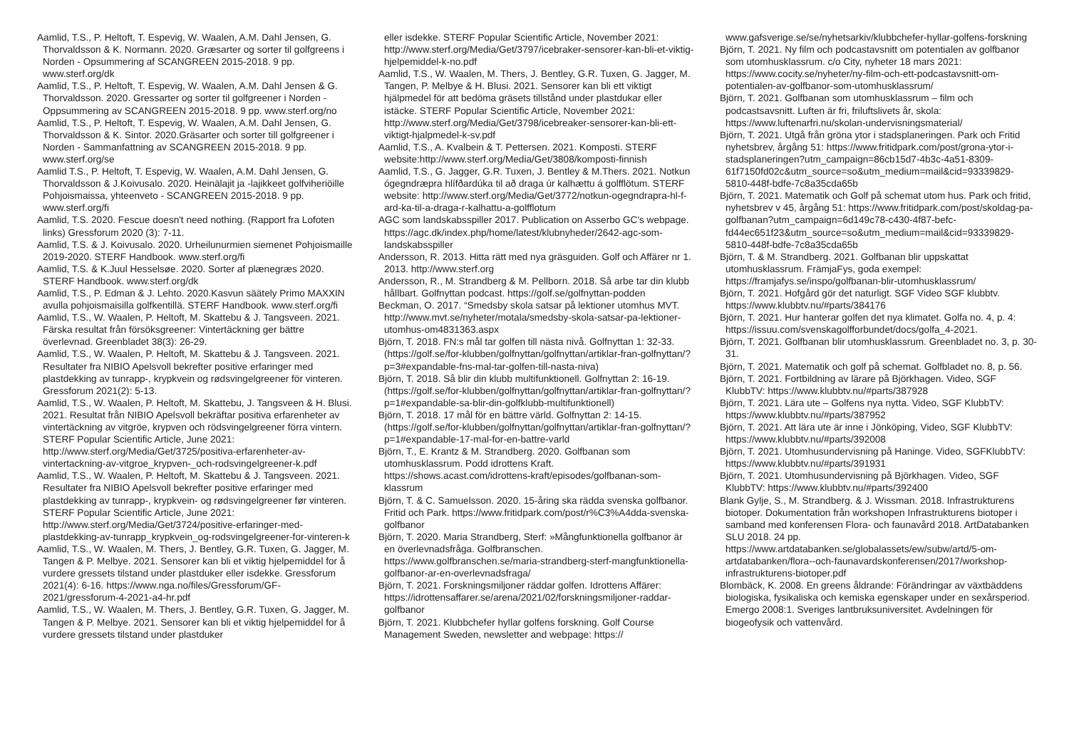Aamlid, T.S., P. Heltoft, T. Espevig, W. Waalen, A.M. Dahl Jensen, G. Thorvaldsson & K. Normann. 2020. Græsarter og sorter til golfgreens i Norden - Opsummering af SCANGREEN 2015-2018. 9 pp. www.sterf.org/dk
Aamlid, T.S., P. Heltoft, T. Espevig, W. Waalen, A.M. Dahl Jensen & G. Thorvaldsson. 2020. Gressarter og sorter til golfgreener i Norden - Oppsummering av SCANGREEN 2015-2018. 9 pp. www.sterf.org/no
Aamlid, T.S., P. Heltoft, T. Espevig, W. Waalen, A.M. Dahl Jensen, G. Thorvaldsson & K. Sintor. 2020.Gräsarter och sorter till golfgreener i Norden - Sammanfattning av SCANGREEN 2015-2018. 9 pp. www.sterf.org/se
Aamlid T.S., P. Heltoft, T. Espevig, W. Waalen, A.M. Dahl Jensen, G. Thorvaldsson & J.Koivusalo. 2020. Heinälajit ja -lajikkeet golfviheriöille Pohjoismaissa, yhteenveto - SCANGREEN 2015-2018. 9 pp. www.sterf.org/fi
Aamlid, T.S. 2020. Fescue doesn't need nothing. (Rapport fra Lofoten links) Gressforum 2020 (3): 7-11.
Aamlid, T.S. & J. Koivusalo. 2020. Urheilunurmien siemenet Pohjoismaille 2019-2020. STERF Handbook. www.sterf.org/fi
Aamlid, T.S. & K.Juul Hesselsøe. 2020. Sorter af plænegræs 2020. STERF Handbook. www.sterf.org/dk
Aamlid, T.S., P. Edman & J. Lehto. 2020.Kasvun säätely Primo MAXXIN avulla pohjoismaisilla golfkentillä. STERF Handbook. www.sterf.org/fi
Aamlid, T.S., W. Waalen, P. Heltoft, M. Skattebu & J. Tangsveen. 2021. Färska resultat från försöksgreener: Vintertäckning ger bättre överlevnad. Greenbladet 38(3): 26-29.
Aamlid, T.S., W. Waalen, P. Heltoft, M. Skattebu & J. Tangsveen. 2021. Resultater fra NIBIO Apelsvoll bekrefter positive erfaringer med plastdekking av tunrapp-, krypkvein og rødsvingelgreener för vinteren. Gressforum 2021(2): 5-13.
Aamlid, T.S., W. Waalen, P. Heltoft, M. Skattebu, J. Tangsveen & H. Blusi. 2021. Resultat från NIBIO Apelsvoll bekräftar positiva erfarenheter av vintertäckning av vitgröe, krypven och rödsvingelgreener förra vintern. STERF Popular Scientific Article, June 2021: http://www.sterf.org/Media/Get/3725/positiva-erfarenheter-av-vintertackning-av-vitgroe_krypven-_och-rodsvingelgreener-k.pdf
Aamlid, T.S., W. Waalen, P. Heltoft, M. Skattebu & J. Tangsveen. 2021. Resultater fra NIBIO Apelsvoll bekrefter positive erfaringer med plastdekking av tunrapp-, krypkvein- og rødsvingelgreener før vinteren. STERF Popular Scientific Article, June 2021: http://www.sterf.org/Media/Get/3724/positive-erfaringer-med-plastdekking-av-tunrapp_krypkvein_og-rodsvingelgreener-for-vinteren-k
Aamlid, T.S., W. Waalen, M. Thers, J. Bentley, G.R. Tuxen, G. Jagger, M. Tangen & P. Melbye. 2021. Sensorer kan bli et viktig hjelpemiddel for å vurdere gressets tilstand under plastduker eller isdekke. Gressforum 2021(4): 6-16. https://www.nga.no/files/Gressforum/GF-2021/gressforum-4-2021-a4-hr.pdf
Aamlid, T.S., W. Waalen, M. Thers, J. Bentley, G.R. Tuxen, G. Jagger, M. Tangen & P. Melbye. 2021. Sensorer kan bli et viktig hjelpemiddel for å vurdere gressets tilstand under plastduker
eller isdekke. STERF Popular Scientific Article, November 2021: http://www.sterf.org/Media/Get/3797/icebraker-sensorer-kan-bli-et-viktig-hjelpemiddel-k-no.pdf
Aamlid, T.S., W. Waalen, M. Thers, J. Bentley, G.R. Tuxen, G. Jagger, M. Tangen, P. Melbye & H. Blusi. 2021. Sensorer kan bli ett viktigt hjälpmedel för att bedöma gräsets tillstånd under plastdukar eller istäcke. STERF Popular Scientific Article, November 2021: http://www.sterf.org/Media/Get/3798/icebreaker-sensorer-kan-bli-ett-viktigt-hjalpmedel-k-sv.pdf
Aamlid, T.S., A. Kvalbein & T. Pettersen. 2021. Komposti. STERF website:http://www.sterf.org/Media/Get/3808/komposti-finnish
Aamlid, T.S., G. Jagger, G.R. Tuxen, J. Bentley & M.Thers. 2021. Notkun ógegndræpra hlífðardúka til að draga úr kalhættu á golfflötum. STERF website: http://www.sterf.org/Media/Get/3772/notkun-ogegndrapra-hl-f-ard-ka-til-a-draga-r-kalhattu-a-golfflotum
AGC som landskabsspiller 2017. Publication on Asserbo GC's webpage. https://agc.dk/index.php/home/latest/klubnyheder/2642-agc-som-landskabsspiller
Andersson, R. 2013. Hitta rätt med nya gräsguiden. Golf och Affärer nr 1. 2013. http://www.sterf.org
Andersson, R., M. Strandberg & M. Pellborn. 2018. Så arbe tar din klubb hållbart. Golfnyttan podcast. https://golf.se/golfnyttan-podden
Beckman, O. 2017. “Smedsby skola satsar på lektioner utomhus MVT. http://www.mvt.se/nyheter/motala/smedsby-skola-satsar-pa-lektioner-utomhus-om4831363.aspx
Björn, T. 2018. FN:s mål tar golfen till nästa nivå. Golfnyttan 1: 32-33. (https://golf.se/for-klubben/golfnyttan/golfnyttan/artiklar-fran-golfnyttan/?p=3#expandable-fns-mal-tar-golfen-till-nasta-niva)
Björn, T. 2018. Så blir din klubb multifunktionell. Golfnyttan 2: 16-19. (https://golf.se/for-klubben/golfnyttan/golfnyttan/artiklar-fran-golfnyttan/?p=1#expandable-sa-blir-din-golfklubb-multifunktionell)
Björn, T. 2018. 17 mål för en bättre värld. Golfnyttan 2: 14-15. (https://golf.se/for-klubben/golfnyttan/golfnyttan/artiklar-fran-golfnyttan/?p=1#expandable-17-mal-for-en-battre-varld
Björn, T., E. Krantz & M. Strandberg. 2020. Golfbanan som utomhusklassrum. Podd idrottens Kraft. https://shows.acast.com/idrottens-kraft/episodes/golfbanan-som-klassrum
Björn, T. & C. Samuelsson. 2020. 15-åring ska rädda svenska golfbanor. Fritid och Park. https://www.fritidpark.com/post/r%C3%A4dda-svenska-golfbanor
Björn, T. 2020. Maria Strandberg, Sterf: »Mångfunktionella golfbanor är en överlevnadsfråga. Golfbranschen. https://www.golfbranschen.se/maria-strandberg-sterf-mangfunktionella-golfbanor-ar-en-overlevnadsfraga/
Björn, T. 2021. Forskningsmiljoner räddar golfen. Idrottens Affärer: https://idrottensaffarer.se/arena/2021/02/forskningsmiljoner-raddar-golfbanor
Björn, T. 2021. Klubbchefer hyllar golfens forskning. Golf Course Management Sweden, newsletter and webpage: https://
www.gafsverige.se/se/nyhetsarkiv/klubbchefer-hyllar-golfens-forskning
Björn, T. 2021. Ny film och podcastavsnitt om potentialen av golfbanor som utomhusklassrum. c/o City, nyheter 18 mars 2021: https://www.cocity.se/nyheter/ny-film-och-ett-podcastavsnitt-om-potentialen-av-golfbanor-som-utomhusklassrum/
Björn, T. 2021. Golfbanan som utomhusklassrum – film och podcastsavsnitt. Luften är fri, friluftslivets år, skola: https://www.luftenarfri.nu/skolan-undervisningsmaterial/
Björn, T. 2021. Utgå från gröna ytor i stadsplaneringen. Park och Fritid nyhetsbrev, årgång 51: https://www.fritidpark.com/post/grona-ytor-i-stadsplaneringen?utm_campaign=86cb15d7-4b3c-4a51-8309-61f7150fd02c&utm_source=so&utm_medium=mail&cid=93339829-5810-448f-bdfe-7c8a35cda65b
Björn, T. 2021. Matematik och Golf på schemat utom hus. Park och fritid, nyhetsbrev v 45, årgång 51: https://www.fritidpark.com/post/skoldag-pa-golfbanan?utm_campaign=6d149c78-c430-4f87-befc-fd44ec651f23&utm_source=so&utm_medium=mail&cid=93339829-5810-448f-bdfe-7c8a35cda65b
Björn, T. & M. Strandberg. 2021. Golfbanan blir uppskattat utomhusklassrum. FrämjaFys, goda exempel: https://framjafys.se/inspo/golfbanan-blir-utomhusklassrum/
Björn, T. 2021. Hofgård gör det naturligt. SGF Video SGF klubbtv. https://www.klubbtv.nu/#parts/384176
Björn, T. 2021. Hur hanterar golfen det nya klimatet. Golfa no. 4, p. 4: https://issuu.com/svenskagolfforbundet/docs/golfa_4-2021.
Björn, T. 2021. Golfbanan blir utomhusklassrum. Greenbladet no. 3, p. 30-31.
Björn, T. 2021. Matematik och golf på schemat. Golfbladet no. 8, p. 56.
Björn, T. 2021. Fortbildning av lärare på Björkhagen. Video, SGF KlubbTV: https://www.klubbtv.nu/#parts/387928
Björn, T. 2021. Lära ute – Golfens nya nytta. Video, SGF KlubbTV: https://www.klubbtv.nu/#parts/387952
Björn, T. 2021. Att lära ute är inne i Jönköping, Video, SGF KlubbTV: https://www.klubbtv.nu/#parts/392008
Björn, T. 2021. Utomhusundervisning på Haninge. Video, SGFKlubbTV: https://www.klubbtv.nu/#parts/391931
Björn, T. 2021. Utomhusundervisning på Björkhagen. Video, SGF KlubbTV: https://www.klubbtv.nu/#parts/392400
Blank Gylje, S., M. Strandberg. & J. Wissman. 2018. Infrastrukturens biotoper. Dokumentation från workshopen Infrastrukturens biotoper i samband med konferensen Flora- och faunavård 2018. ArtDatabanken SLU 2018. 24 pp. https://www.artdatabanken.se/globalassets/ew/subw/artd/5-om-artdatabanken/flora--och-faunavardskonferensen/2017/workshop-infrastrukturens-biotoper.pdf
Blombäck, K. 2008. En greens åldrande: Förändringar av växtbäddens biologiska, fysikaliska och kemiska egenskaper under en sexårsperiod. Emergo 2008:1. Sveriges lantbruksuniversitet. Avdelningen för biogeofysik och vattenvård.